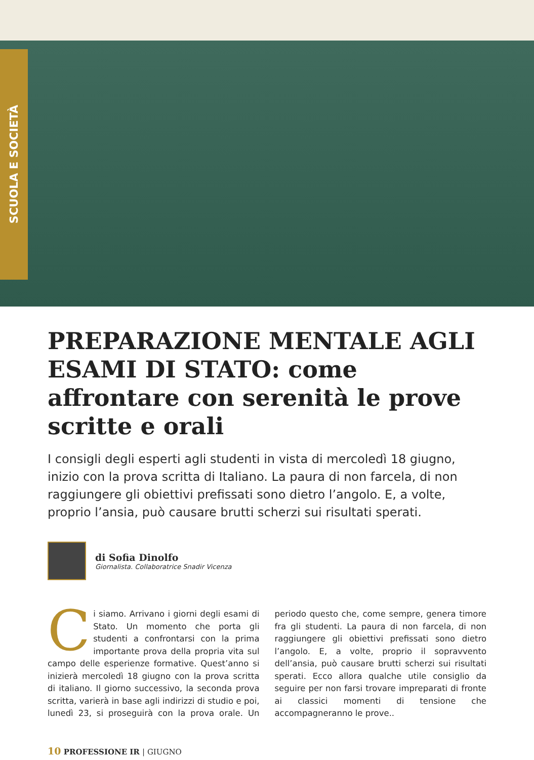SCUOLA E SOCIETÀ
PREPARAZIONE MENTALE AGLI ESAMI DI STATO: come affrontare con serenità le prove scritte e orali
I consigli degli esperti agli studenti in vista di mercoledì 18 giugno, inizio con la prova scritta di Italiano. La paura di non farcela, di non raggiungere gli obiettivi prefissati sono dietro l’angolo. E, a volte, proprio l’ansia, può causare brutti scherzi sui risultati sperati.
di Sofia Dinolfo
Giornalista. Collaboratrice Snadir Vicenza
Ci siamo. Arrivano i giorni degli esami di Stato. Un momento che porta gli studenti a confrontarsi con la prima importante prova della propria vita sul campo delle esperienze formative. Quest’anno si inizierà mercoledì 18 giugno con la prova scritta di italiano. Il giorno successivo, la seconda prova scritta, varierà in base agli indirizzi di studio e poi, lunedì 23, si proseguirà con la prova orale. Un periodo questo che, come sempre, genera timore fra gli studenti. La paura di non farcela, di non raggiungere gli obiettivi prefissati sono dietro l’angolo. E, a volte, proprio il sopravvento dell’ansia, può causare brutti scherzi sui risultati sperati. Ecco allora qualche utile consiglio da seguire per non farsi trovare impreparati di fronte ai classici momenti di tensione che accompagneranno le prove..
10 PROFESSIONE IR | GIUGNO